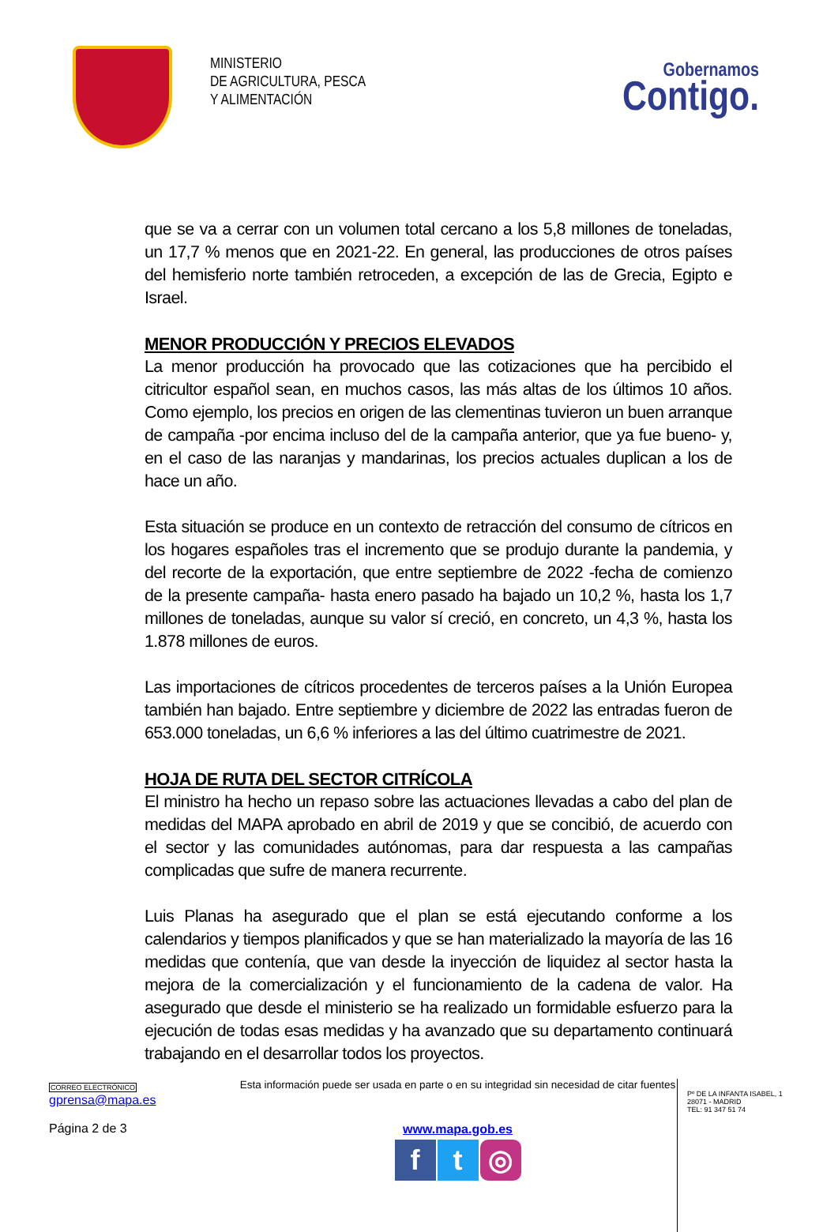MINISTERIO
DE AGRICULTURA, PESCA
Y ALIMENTACIÓN
Gobernamos
Contigo.
que se va a cerrar con un volumen total cercano a los 5,8 millones de toneladas, un 17,7 % menos que en 2021-22. En general, las producciones de otros países del hemisferio norte también retroceden, a excepción de las de Grecia, Egipto e Israel.
MENOR PRODUCCIÓN Y PRECIOS ELEVADOS
La menor producción ha provocado que las cotizaciones que ha percibido el citricultor español sean, en muchos casos, las más altas de los últimos 10 años. Como ejemplo, los precios en origen de las clementinas tuvieron un buen arranque de campaña -por encima incluso del de la campaña anterior, que ya fue bueno- y, en el caso de las naranjas y mandarinas, los precios actuales duplican a los de hace un año.
Esta situación se produce en un contexto de retracción del consumo de cítricos en los hogares españoles tras el incremento que se produjo durante la pandemia, y del recorte de la exportación, que entre septiembre de 2022 -fecha de comienzo de la presente campaña- hasta enero pasado ha bajado un 10,2 %, hasta los 1,7 millones de toneladas, aunque su valor sí creció, en concreto, un 4,3 %, hasta los 1.878 millones de euros.
Las importaciones de cítricos procedentes de terceros países a la Unión Europea también han bajado. Entre septiembre y diciembre de 2022 las entradas fueron de 653.000 toneladas, un 6,6 % inferiores a las del último cuatrimestre de 2021.
HOJA DE RUTA DEL SECTOR CITRÍCOLA
El ministro ha hecho un repaso sobre las actuaciones llevadas a cabo del plan de medidas del MAPA aprobado en abril de 2019 y que se concibió, de acuerdo con el sector y las comunidades autónomas, para dar respuesta a las campañas complicadas que sufre de manera recurrente.
Luis Planas ha asegurado que el plan se está ejecutando conforme a los calendarios y tiempos planificados y que se han materializado la mayoría de las 16 medidas que contenía, que van desde la inyección de liquidez al sector hasta la mejora de la comercialización y el funcionamiento de la cadena de valor. Ha asegurado que desde el ministerio se ha realizado un formidable esfuerzo para la ejecución de todas esas medidas y ha avanzado que su departamento continuará trabajando en el desarrollar todos los proyectos.
CORREO ELECTRÓNICO
gprensa@mapa.es
Página 2 de 3
Esta información puede ser usada en parte o en su integridad sin necesidad de citar fuentes
www.mapa.gob.es
ft ◎
Pº DE LA INFANTA ISABEL, 1
28071 - MADRID
TEL: 91 347 51 74